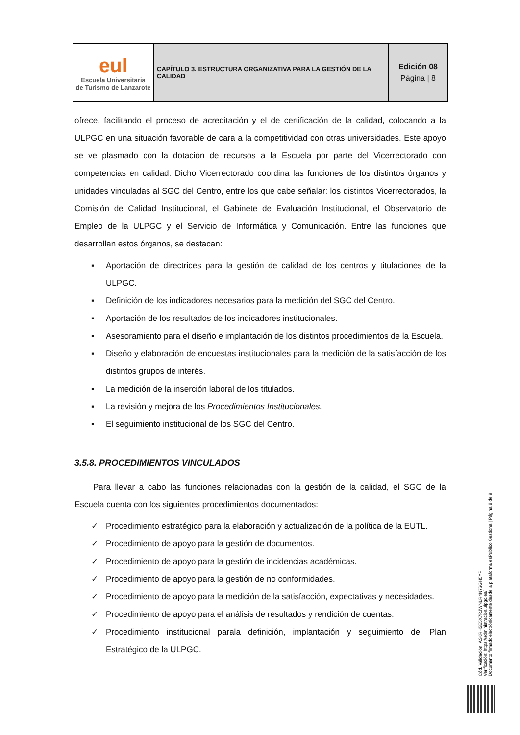| eul Escuela Universitaria de Turismo de Lanzarote | CAPÍTULO 3. ESTRUCTURA ORGANIZATIVA PARA LA GESTIÓN DE LA CALIDAD | Edición 08 Página / 8 |
ofrece, facilitando el proceso de acreditación y el de certificación de la calidad, colocando a la ULPGC en una situación favorable de cara a la competitividad con otras universidades. Este apoyo se ve plasmado con la dotación de recursos a la Escuela por parte del Vicerrectorado con competencias en calidad. Dicho Vicerrectorado coordina las funciones de los distintos órganos y unidades vinculadas al SGC del Centro, entre los que cabe señalar: los distintos Vicerrectorados, la Comisión de Calidad Institucional, el Gabinete de Evaluación Institucional, el Observatorio de Empleo de la ULPGC y el Servicio de Informática y Comunicación. Entre las funciones que desarrollan estos órganos, se destacan:
▪ Aportación de directrices para la gestión de calidad de los centros y titulaciones de la ULPGC.
▪ Definición de los indicadores necesarios para la medición del SGC del Centro.
▪ Aportación de los resultados de los indicadores institucionales.
▪ Asesoramiento para el diseño e implantación de los distintos procedimientos de la Escuela.
▪ Diseño y elaboración de encuestas institucionales para la medición de la satisfacción de los distintos grupos de interés.
▪ La medición de la inserción laboral de los titulados.
▪ La revisión y mejora de los Procedimientos Institucionales.
▪ El seguimiento institucional de los SGC del Centro.
3.5.8. PROCEDIMIENTOS VINCULADOS
Para llevar a cabo las funciones relacionadas con la gestión de la calidad, el SGC de la Escuela cuenta con los siguientes procedimientos documentados:
✓ Procedimiento estratégico para la elaboración y actualización de la política de la EUTL.
✓ Procedimiento de apoyo para la gestión de documentos.
✓ Procedimiento de apoyo para la gestión de incidencias académicas.
✓ Procedimiento de apoyo para la gestión de no conformidades.
✓ Procedimiento de apoyo para la medición de la satisfacción, expectativas y necesidades.
✓ Procedimiento de apoyo para el análisis de resultados y rendición de cuentas.
✓ Procedimiento institucional parala definición, implantación y seguimiento del Plan Estratégico de la ULPGC.
Cód. Validación: ASKRH5E5X7RJWNLR4N7SGH5YP
Verificación: https://administracion.ulpgc.es/
Documento firmado electrónicamente desde la plataforma esPublico Gestiona | Página 8 de 9